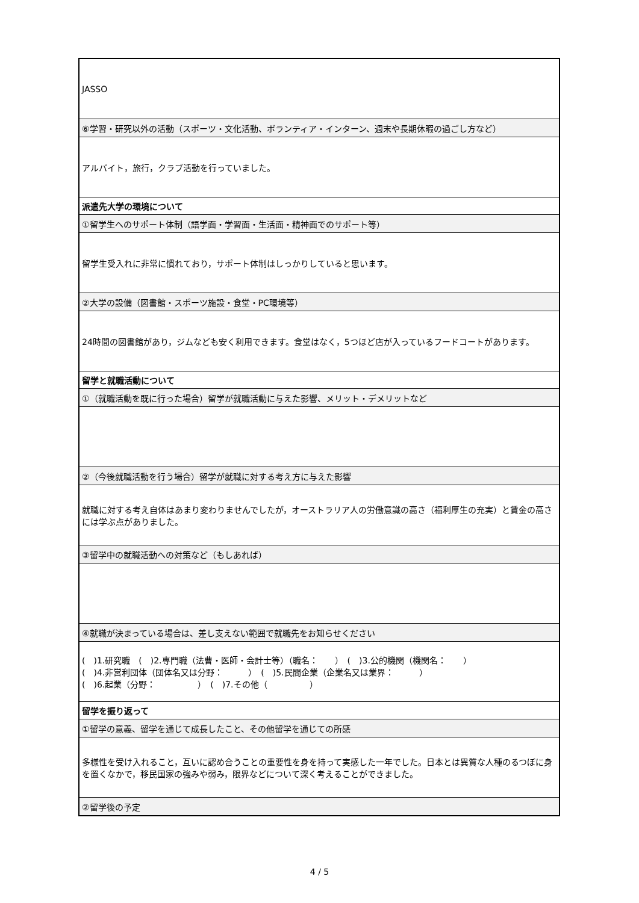| JASSO |
| ⑥学習・研究以外の活動（スポーツ・文化活動、ボランティア・インターン、週末や長期休暇の過ごし方など） |
| アルバイト，旅行，クラブ活動を行っていました。 |
| 派遣先大学の環境について |
| ①留学生へのサポート体制（語学面・学習面・生活面・精神面でのサポート等） |
| 留学生受入れに非常に慣れており，サポート体制はしっかりしていると思います。 |
| ②大学の設備（図書館・スポーツ施設・食堂・PC環境等） |
| 24時間の図書館があり，ジムなども安く利用できます。食堂はなく，5つほど店が入っているフードコートがあります。 |
| 留学と就職活動について |
| ①（就職活動を既に行った場合）留学が就職活動に与えた影響、メリット・デメリットなど |
| ②（今後就職活動を行う場合）留学が就職に対する考え方に与えた影響 |
| 就職に対する考え自体はあまり変わりませんでしたが，オーストラリア人の労働意識の高さ（福利厚生の充実）と賃金の高さには学ぶ点がありました。 |
| ③留学中の就職活動への対策など（もしあれば） |
| ④就職が決まっている場合は、差し支えない範囲で就職先をお知らせください |
| ( )1.研究職 ( )2.専門職（法曹・医師・会計士等）（職名： ） ( )3.公的機関（機関名： ） ( )4.非営利団体（団体名又は分野： ） ( )5.民間企業（企業名又は業界： ） ( )6.起業（分野： ） ( )7.その他（ ） |
| 留学を振り返って |
| ①留学の意義、留学を通じて成長したこと、その他留学を通じての所感 |
| 多様性を受け入れること，互いに認め合うことの重要性を身を持って実感した一年でした。日本とは異質な人種のるつぼに身を置くなかで，移民国家の強みや弱み，限界などについて深く考えることができました。 |
| ②留学後の予定 |
4 / 5